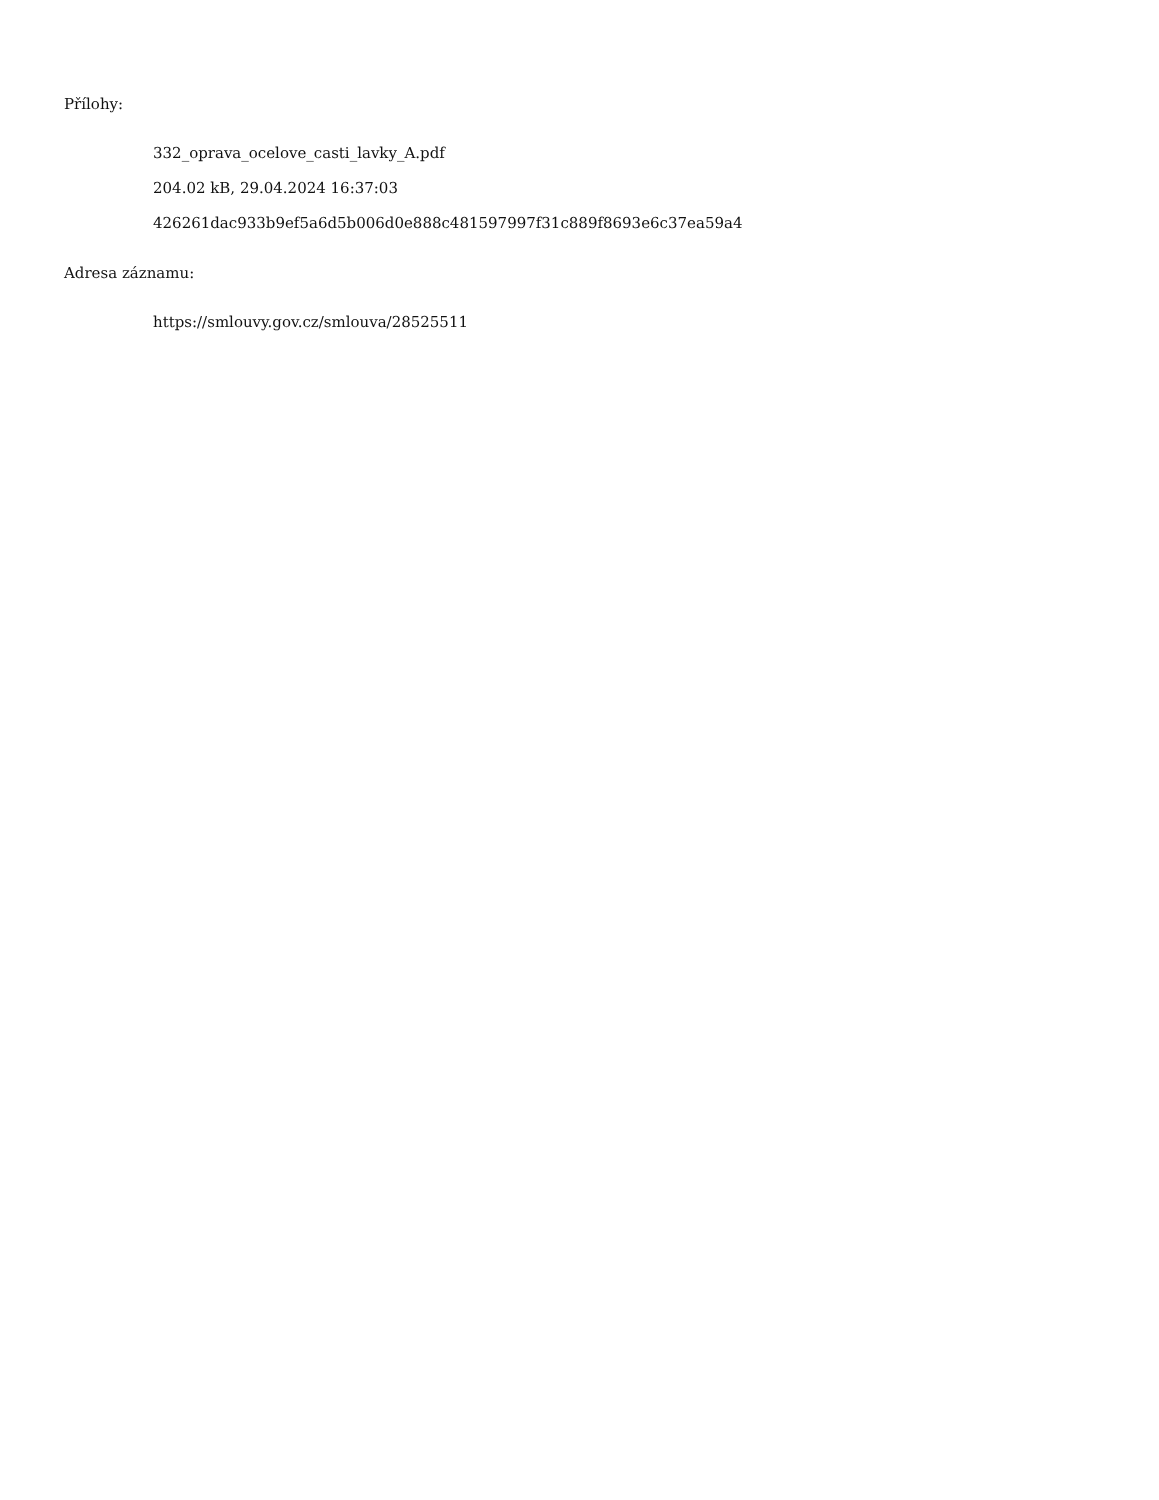Přílohy:
332_oprava_ocelove_casti_lavky_A.pdf
204.02 kB, 29.04.2024 16:37:03
426261dac933b9ef5a6d5b006d0e888c481597997f31c889f8693e6c37ea59a4
Adresa záznamu:
https://smlouvy.gov.cz/smlouva/28525511